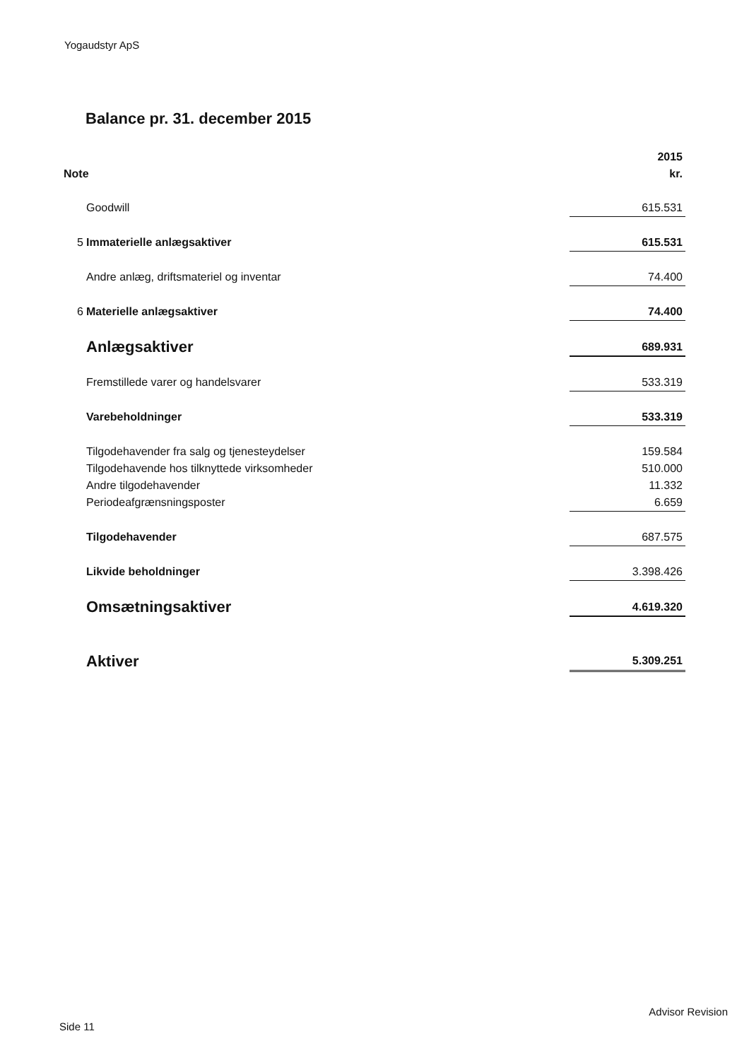Yogaudstyr ApS
Balance pr. 31. december 2015
| | | 2015 |
| --- | --- | --- |
| Note | | kr. |
| | Goodwill | 615.531 |
| 5 | Immaterielle anlægsaktiver | 615.531 |
| | Andre anlæg, driftsmateriel og inventar | 74.400 |
| 6 | Materielle anlægsaktiver | 74.400 |
| | Anlægsaktiver | 689.931 |
| | Fremstillede varer og handelsvarer | 533.319 |
| | Varebeholdninger | 533.319 |
| | Tilgodehavender fra salg og tjenesteydelser | 159.584 |
| | Tilgodehavende hos tilknyttede virksomheder | 510.000 |
| | Andre tilgodehavender | 11.332 |
| | Periodeafgrænsningsposter | 6.659 |
| | Tilgodehavender | 687.575 |
| | Likvide beholdninger | 3.398.426 |
| | Omsætningsaktiver | 4.619.320 |
| | Aktiver | 5.309.251 |
Advisor Revision
Side 11